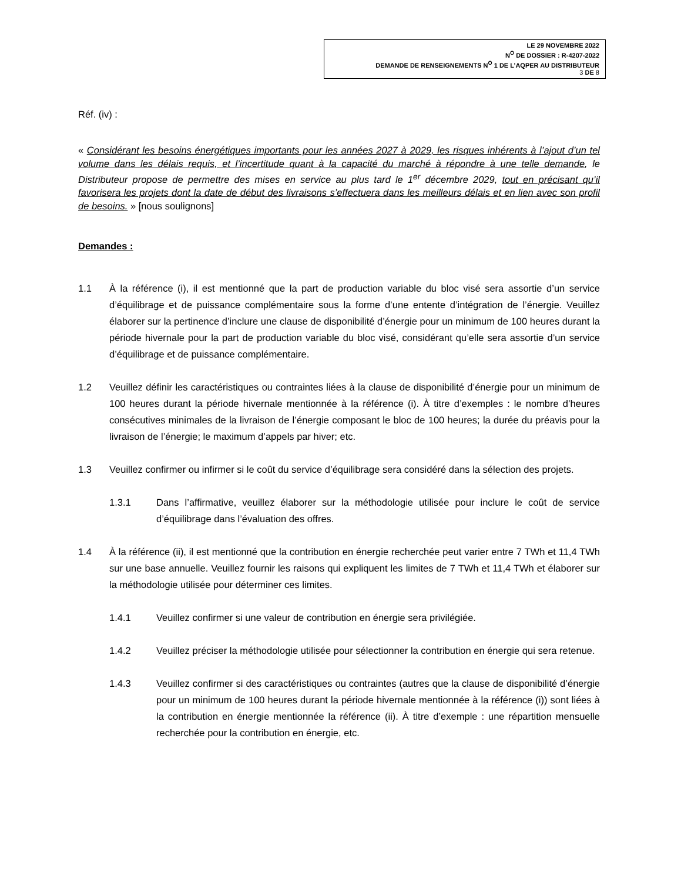LE 29 NOVEMBRE 2022
N<sup>O</sup> DE DOSSIER : R-4207-2022
DEMANDE DE RENSEIGNEMENTS N<sup>O</sup> 1 DE L’AQPER AU DISTRIBUTEUR
3 DE 8
Réf. (iv) :
« Considérant les besoins énergétiques importants pour les années 2027 à 2029, les risques inhérents à l’ajout d’un tel volume dans les délais requis, et l’incertitude quant à la capacité du marché à répondre à une telle demande, le Distributeur propose de permettre des mises en service au plus tard le 1<sup>er</sup> décembre 2029, tout en précisant qu’il favorisera les projets dont la date de début des livraisons s’effectuera dans les meilleurs délais et en lien avec son profil de besoins. » [nous soulignons]
Demandes :
1.1 À la référence (i), il est mentionné que la part de production variable du bloc visé sera assortie d’un service d’équilibrage et de puissance complémentaire sous la forme d’une entente d’intégration de l’énergie. Veuillez élaborer sur la pertinence d’inclure une clause de disponibilité d’énergie pour un minimum de 100 heures durant la période hivernale pour la part de production variable du bloc visé, considérant qu’elle sera assortie d’un service d’équilibrage et de puissance complémentaire.
1.2 Veuillez définir les caractéristiques ou contraintes liées à la clause de disponibilité d’énergie pour un minimum de 100 heures durant la période hivernale mentionnée à la référence (i). À titre d’exemples : le nombre d’heures consécutives minimales de la livraison de l’énergie composant le bloc de 100 heures; la durée du préavis pour la livraison de l’énergie; le maximum d’appels par hiver; etc.
1.3 Veuillez confirmer ou infirmer si le coût du service d’équilibrage sera considéré dans la sélection des projets.
1.3.1 Dans l’affirmative, veuillez élaborer sur la méthodologie utilisée pour inclure le coût de service d’équilibrage dans l’évaluation des offres.
1.4 À la référence (ii), il est mentionné que la contribution en énergie recherchée peut varier entre 7 TWh et 11,4 TWh sur une base annuelle. Veuillez fournir les raisons qui expliquent les limites de 7 TWh et 11,4 TWh et élaborer sur la méthodologie utilisée pour déterminer ces limites.
1.4.1 Veuillez confirmer si une valeur de contribution en énergie sera privilégiée.
1.4.2 Veuillez préciser la méthodologie utilisée pour sélectionner la contribution en énergie qui sera retenue.
1.4.3 Veuillez confirmer si des caractéristiques ou contraintes (autres que la clause de disponibilité d’énergie pour un minimum de 100 heures durant la période hivernale mentionnée à la référence (i)) sont liées à la contribution en énergie mentionnée la référence (ii). À titre d’exemple : une répartition mensuelle recherchée pour la contribution en énergie, etc.